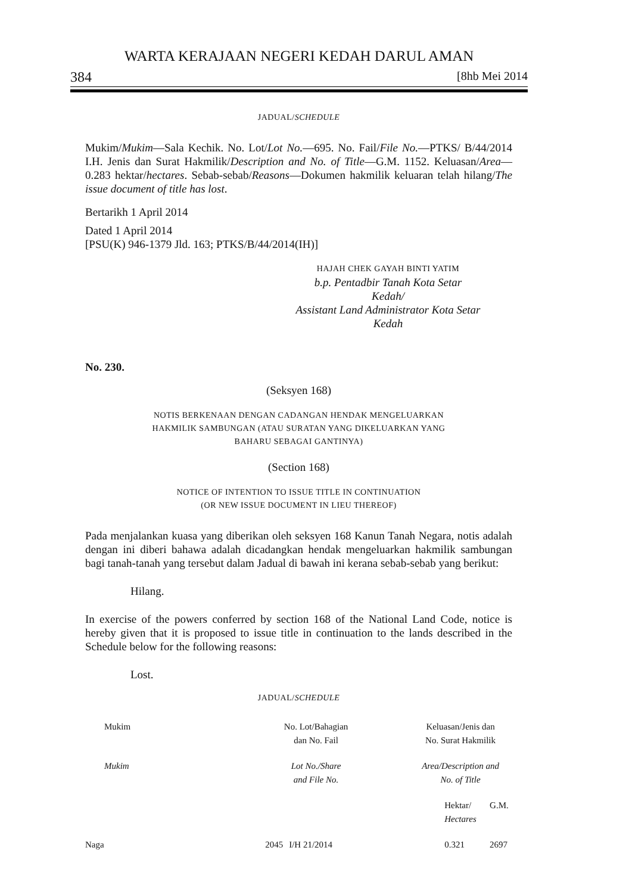WARTA KERAJAAN NEGERI KEDAH DARUL AMAN
384 [8hb Mei 2014
JADUAL/SCHEDULE
Mukim/Mukim—Sala Kechik. No. Lot/Lot No.—695. No. Fail/File No.—PTKS/ B/44/2014 I.H. Jenis dan Surat Hakmilik/Description and No. of Title—G.M. 1152. Keluasan/Area—0.283 hektar/hectares. Sebab-sebab/Reasons—Dokumen hakmilik keluaran telah hilang/The issue document of title has lost.
Bertarikh 1 April 2014
Dated 1 April 2014
[PSU(K) 946-1379 Jld. 163; PTKS/B/44/2014(IH)]
HAJAH CHEK GAYAH BINTI YATIM
b.p. Pentadbir Tanah Kota Setar
Kedah/
Assistant Land Administrator Kota Setar
Kedah
No. 230.
(Seksyen 168)
NOTIS BERKENAAN DENGAN CADANGAN HENDAK MENGELUARKAN
HAKMILIK SAMBUNGAN (ATAU SURATAN YANG DIKELUARKAN YANG
BAHARU SEBAGAI GANTINYA)
(Section 168)
NOTICE OF INTENTION TO ISSUE TITLE IN CONTINUATION
(OR NEW ISSUE DOCUMENT IN LIEU THEREOF)
Pada menjalankan kuasa yang diberikan oleh seksyen 168 Kanun Tanah Negara, notis adalah dengan ini diberi bahawa adalah dicadangkan hendak mengeluarkan hakmilik sambungan bagi tanah-tanah yang tersebut dalam Jadual di bawah ini kerana sebab-sebab yang berikut:
Hilang.
In exercise of the powers conferred by section 168 of the National Land Code, notice is hereby given that it is proposed to issue title in continuation to the lands described in the Schedule below for the following reasons:
Lost.
JADUAL/SCHEDULE
| Mukim | No. Lot/Bahagian dan No. Fail | | Keluasan/Jenis dan No. Surat Hakmilik | |
| Mukim | Lot No./Share and File No. | | Area/Description and No. of Title | |
| | | | Hektar/ Hectares | G.M. |
| Naga | 2045 | I/H 21/2014 | 0.321 | 2697 |